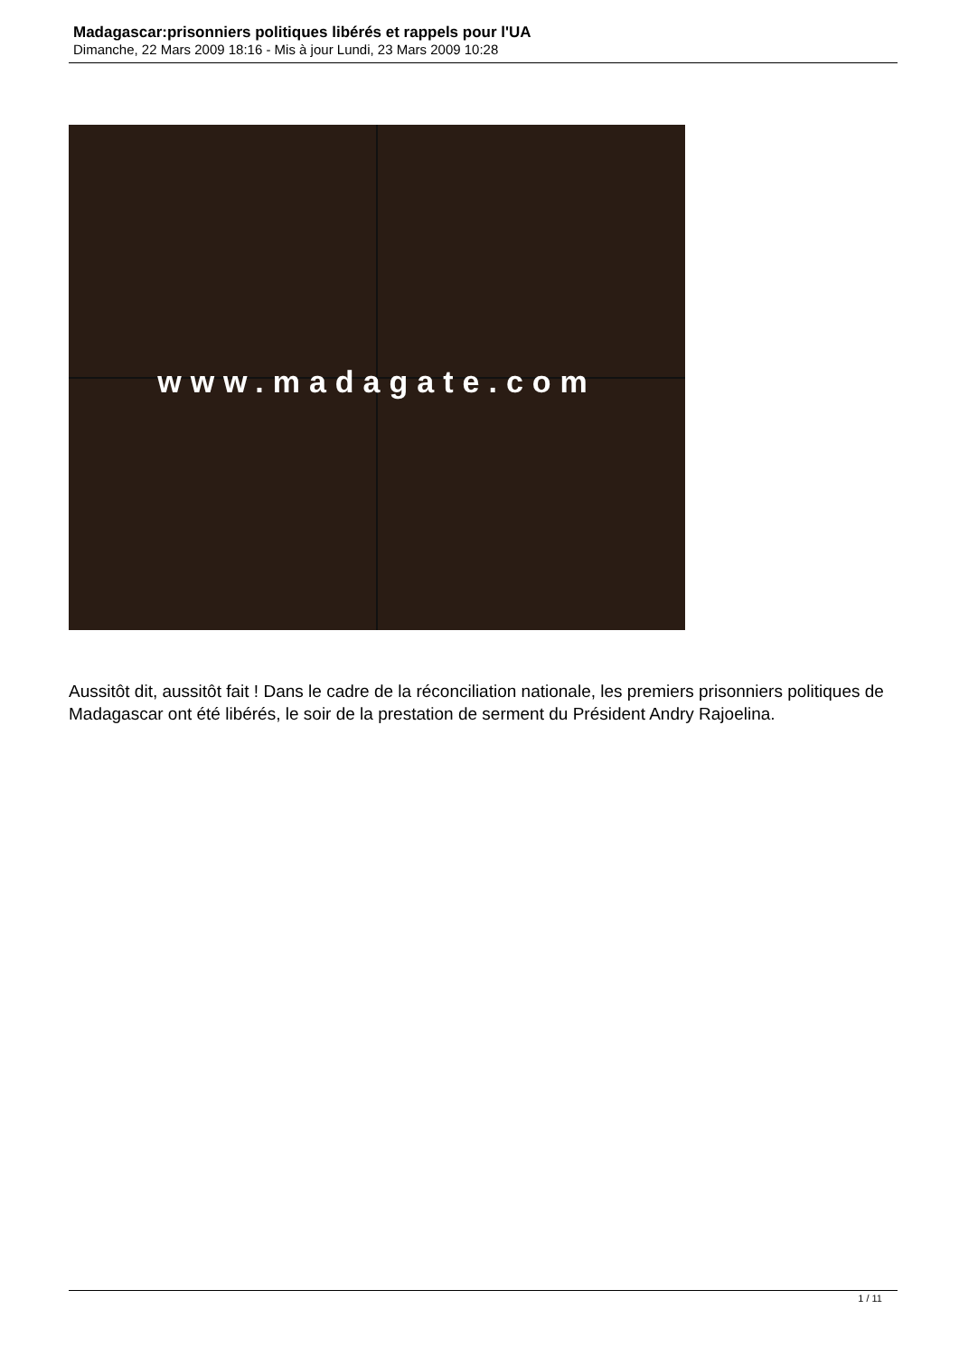Madagascar:prisonniers politiques libérés et rappels pour l'UA
Dimanche, 22 Mars 2009 18:16 - Mis à jour Lundi, 23 Mars 2009 10:28
www.madagate.com
Aussitôt dit, aussitôt fait ! Dans le cadre de la réconciliation nationale, les premiers prisonniers politiques de Madagascar ont été libérés, le soir de la prestation de serment du Président Andry Rajoelina.
1 / 11